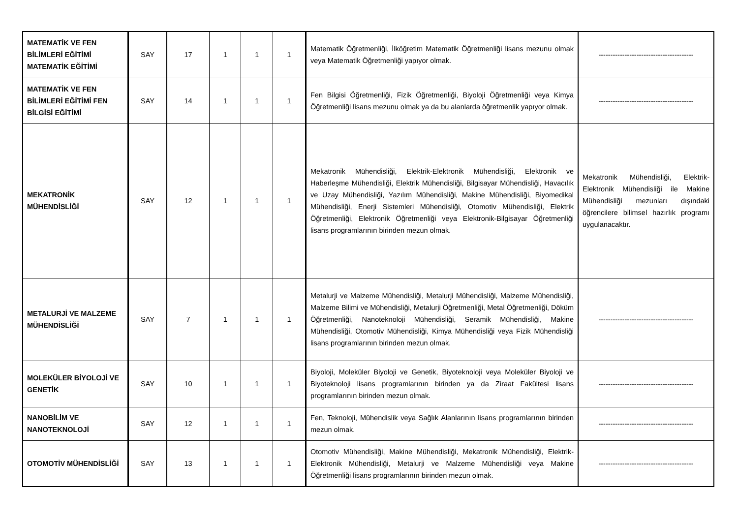| MATEMATİK VE FEN BİLİMLERİ EĞİTİMİ MATEMATİK EĞİTİMİ | SAY | 17 | 1 | 1 | 1 | Matematik Öğretmenliği, İlköğretim Matematik Öğretmenliği lisans mezunu olmak veya Matematik Öğretmenliği yapıyor olmak. | ---------------------------------------- |
| MATEMATİK VE FEN BİLİMLERİ EĞİTİMİ FEN BİLGİSİ EĞİTİMİ | SAY | 14 | 1 | 1 | 1 | Fen Bilgisi Öğretmenliği, Fizik Öğretmenliği, Biyoloji Öğretmenliği veya Kimya Öğretmenliği lisans mezunu olmak ya da bu alanlarda öğretmenlik yapıyor olmak. | ---------------------------------------- |
| MEKATRONİK MÜHENDİSLİĞİ | SAY | 12 | 1 | 1 | 1 | Mekatronik Mühendisliği, Elektrik-Elektronik Mühendisliği, Elektronik ve Haberleşme Mühendisliği, Elektrik Mühendisliği, Bilgisayar Mühendisliği, Havacılık ve Uzay Mühendisliği, Yazılım Mühendisliği, Makine Mühendisliği, Biyomedikal Mühendisliği, Enerji Sistemleri Mühendisliği, Otomotiv Mühendisliği, Elektrik Öğretmenliği, Elektronik Öğretmenliği veya Elektronik-Bilgisayar Öğretmenliği lisans programlarının birinden mezun olmak. | Mekatronik Mühendisliği, Elektrik-Elektronik Mühendisliği ile Makine Mühendisliği mezunları dışındaki öğrencilere bilimsel hazırlık programı uygulanacaktır. |
| METALURJİ VE MALZEME MÜHENDİSLİĞİ | SAY | 7 | 1 | 1 | 1 | Metalurji ve Malzeme Mühendisliği, Metalurji Mühendisliği, Malzeme Mühendisliği, Malzeme Bilimi ve Mühendisliği, Metalurji Öğretmenliği, Metal Öğretmenliği, Döküm Öğretmenliği, Nanoteknoloji Mühendisliği, Seramik Mühendisliği, Makine Mühendisliği, Otomotiv Mühendisliği, Kimya Mühendisliği veya Fizik Mühendisliği lisans programlarının birinden mezun olmak. | ---------------------------------------- |
| MOLEKÜLER BİYOLOJİ VE GENETİK | SAY | 10 | 1 | 1 | 1 | Biyoloji, Moleküler Biyoloji ve Genetik, Biyoteknoloji veya Moleküler Biyoloji ve Biyoteknoloji lisans programlarının birinden ya da Ziraat Fakültesi lisans programlarının birinden mezun olmak. | ---------------------------------------- |
| NANOBİLİM VE NANOTEKNOLOJİ | SAY | 12 | 1 | 1 | 1 | Fen, Teknoloji, Mühendislik veya Sağlık Alanlarının lisans programlarının birinden mezun olmak. | ---------------------------------------- |
| OTOMOTİV MÜHENDİSLİĞİ | SAY | 13 | 1 | 1 | 1 | Otomotiv Mühendisliği, Makine Mühendisliği, Mekatronik Mühendisliği, Elektrik-Elektronik Mühendisliği, Metalurji ve Malzeme Mühendisliği veya Makine Öğretmenliği lisans programlarının birinden mezun olmak. | ---------------------------------------- |